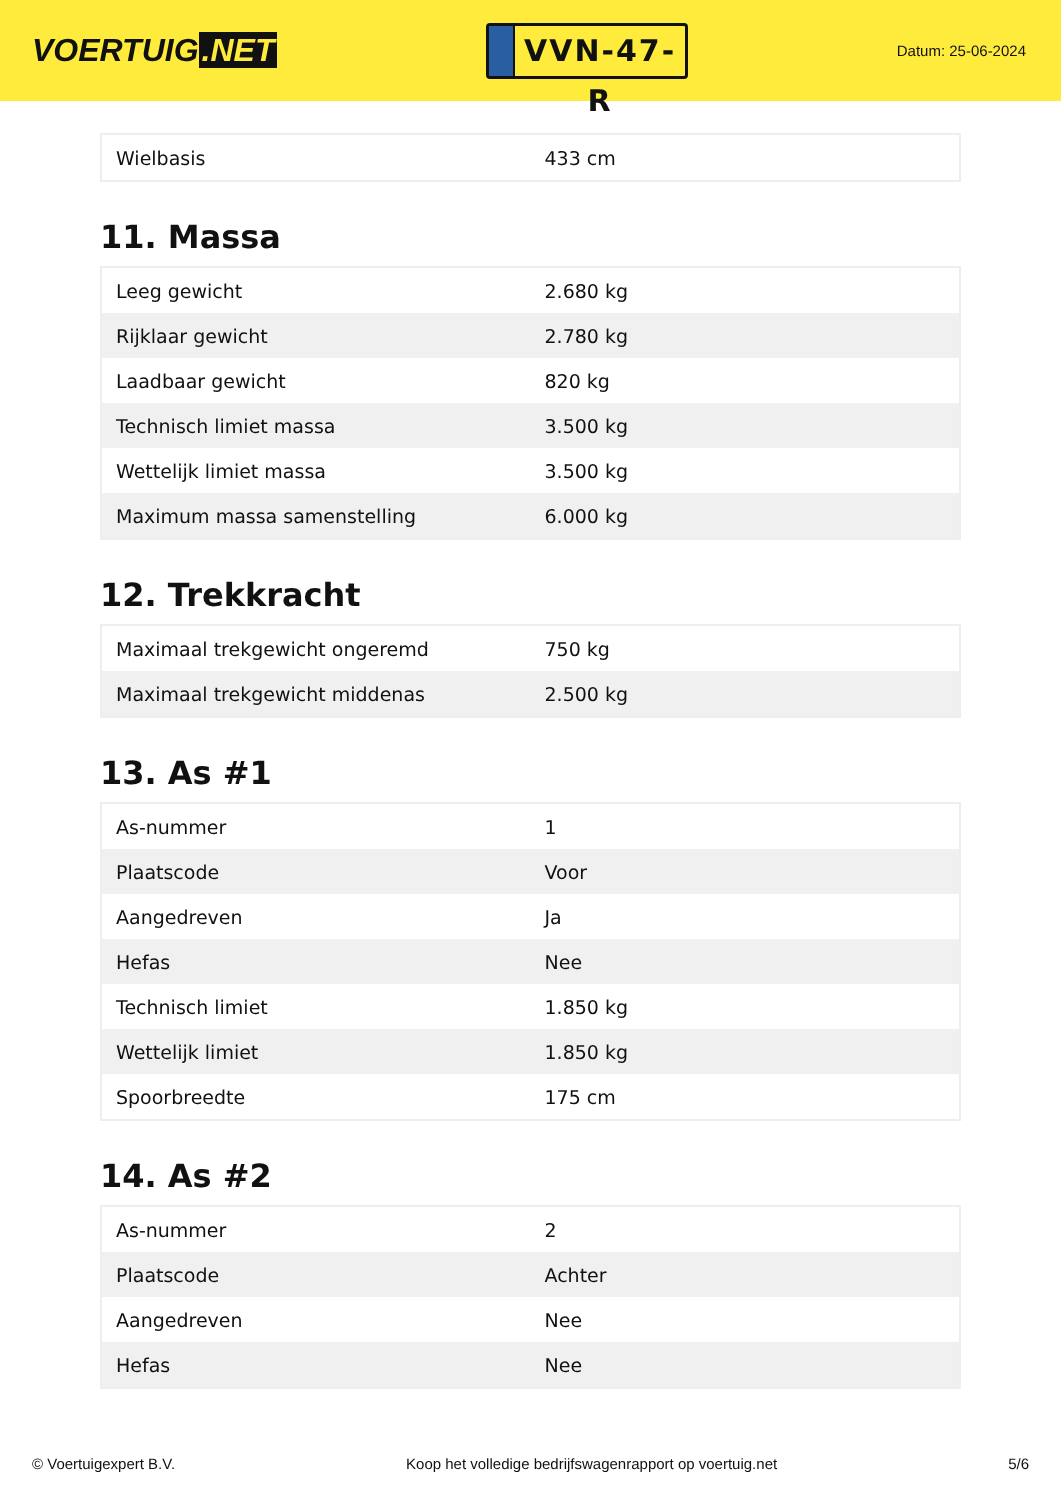VOERTUIG.NET
VVN-47-R
Datum: 25-06-2024
| Wielbasis | 433 cm |
11. Massa
| Leeg gewicht | 2.680 kg |
| Rijklaar gewicht | 2.780 kg |
| Laadbaar gewicht | 820 kg |
| Technisch limiet massa | 3.500 kg |
| Wettelijk limiet massa | 3.500 kg |
| Maximum massa samenstelling | 6.000 kg |
12. Trekkracht
| Maximaal trekgewicht ongeremd | 750 kg |
| Maximaal trekgewicht middenas | 2.500 kg |
13. As #1
| As-nummer | 1 |
| Plaatscode | Voor |
| Aangedreven | Ja |
| Hefas | Nee |
| Technisch limiet | 1.850 kg |
| Wettelijk limiet | 1.850 kg |
| Spoorbreedte | 175 cm |
14. As #2
| As-nummer | 2 |
| Plaatscode | Achter |
| Aangedreven | Nee |
| Hefas | Nee |
© Voertuigexpert B.V. Koop het volledige bedrijfswagenrapport op voertuig.net 5/6